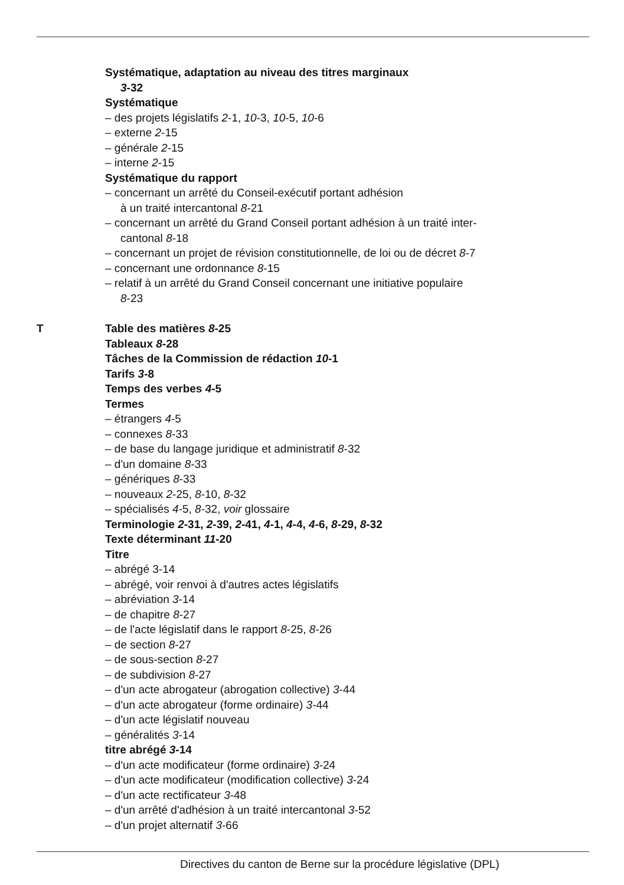Systématique, adaptation au niveau des titres marginaux
3-32
Systématique
– des projets législatifs 2-1, 10-3, 10-5, 10-6
– externe 2-15
– générale 2-15
– interne 2-15
Systématique du rapport
– concernant un arrêté du Conseil-exécutif portant adhésion
à un traité intercantonal 8-21
– concernant un arrêté du Grand Conseil portant adhésion à un traité inter-
cantonal 8-18
– concernant un projet de révision constitutionnelle, de loi ou de décret 8-7
– concernant une ordonnance 8-15
– relatif à un arrêté du Grand Conseil concernant une initiative populaire
8-23
T Table des matières 8-25
Tableaux 8-28
Tâches de la Commission de rédaction 10-1
Tarifs 3-8
Temps des verbes 4-5
Termes
– étrangers 4-5
– connexes 8-33
– de base du langage juridique et administratif 8-32
– d'un domaine 8-33
– génériques 8-33
– nouveaux 2-25, 8-10, 8-32
– spécialisés 4-5, 8-32, voir glossaire
Terminologie 2-31, 2-39, 2-41, 4-1, 4-4, 4-6, 8-29, 8-32
Texte déterminant 11-20
Titre
– abrégé 3-14
– abrégé, voir renvoi à d'autres actes législatifs
– abréviation 3-14
– de chapitre 8-27
– de l'acte législatif dans le rapport 8-25, 8-26
– de section 8-27
– de sous-section 8-27
– de subdivision 8-27
– d'un acte abrogateur (abrogation collective) 3-44
– d'un acte abrogateur (forme ordinaire) 3-44
– d'un acte législatif nouveau
– généralités 3-14
titre abrégé 3-14
– d'un acte modificateur (forme ordinaire) 3-24
– d'un acte modificateur (modification collective) 3-24
– d'un acte rectificateur 3-48
– d'un arrêté d'adhésion à un traité intercantonal 3-52
– d'un projet alternatif 3-66
Directives du canton de Berne sur la procédure législative (DPL)